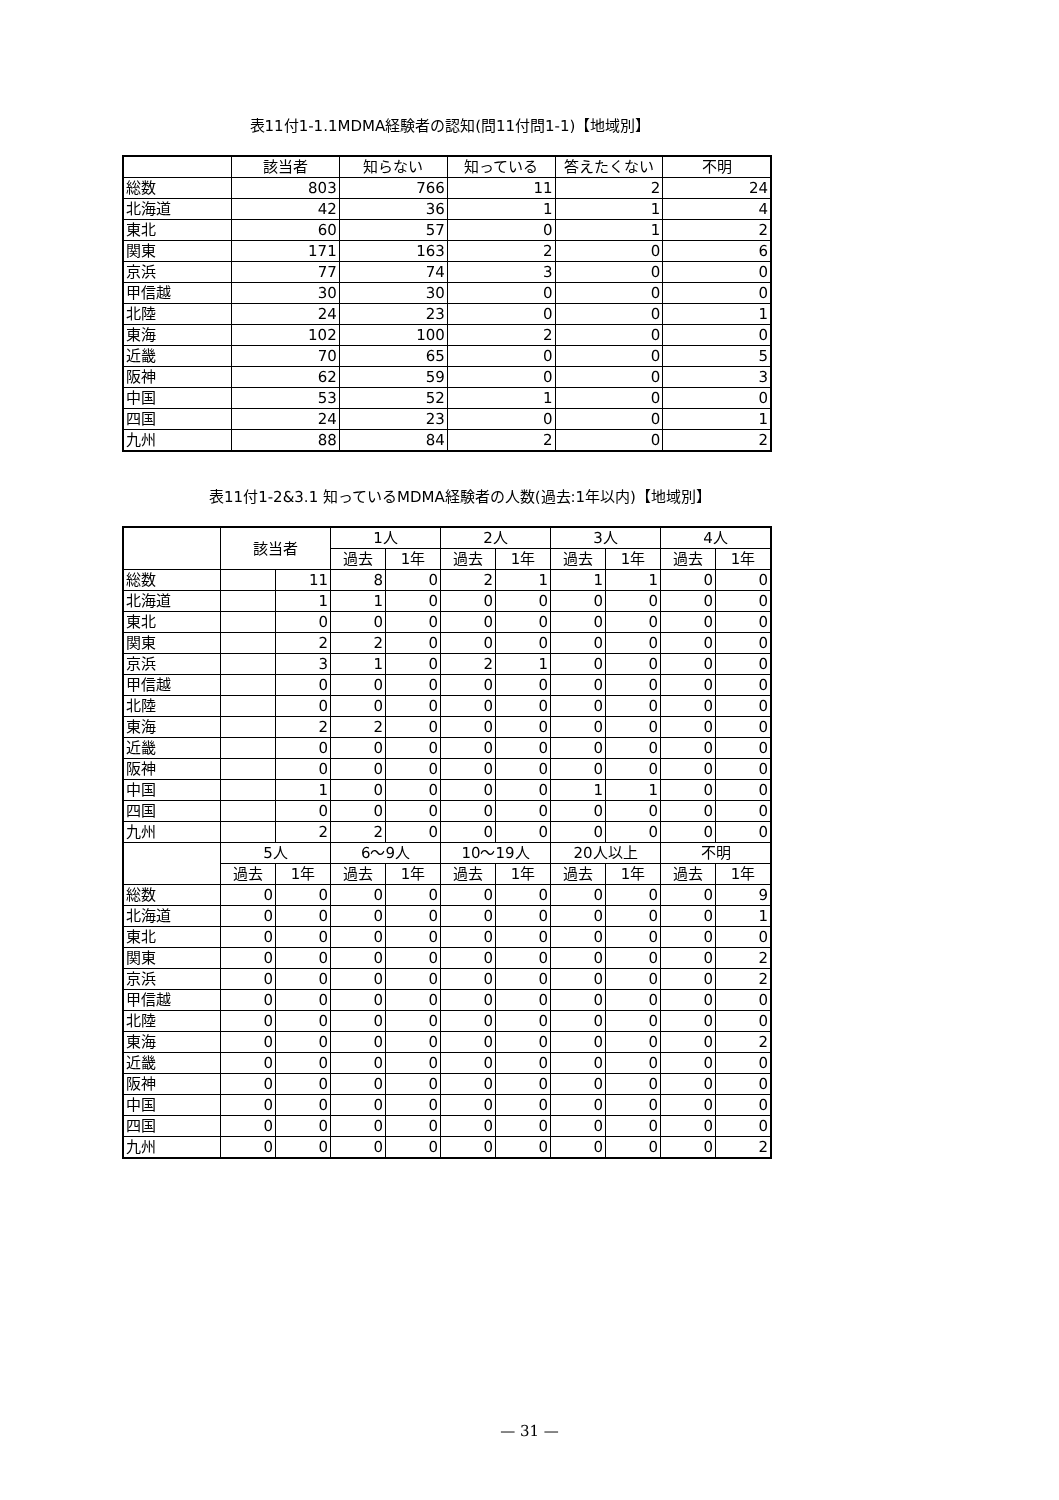表11付1-1.1MDMA経験者の認知(問11付問1-1)【地域別】
| | 該当者 | 知らない | 知っている | 答えたくない | 不明 |
| --- | --- | --- | --- | --- | --- |
| 総数 | 803 | 766 | 11 | 2 | 24 |
| 北海道 | 42 | 36 | 1 | 1 | 4 |
| 東北 | 60 | 57 | 0 | 1 | 2 |
| 関東 | 171 | 163 | 2 | 0 | 6 |
| 京浜 | 77 | 74 | 3 | 0 | 0 |
| 甲信越 | 30 | 30 | 0 | 0 | 0 |
| 北陸 | 24 | 23 | 0 | 0 | 1 |
| 東海 | 102 | 100 | 2 | 0 | 0 |
| 近畿 | 70 | 65 | 0 | 0 | 5 |
| 阪神 | 62 | 59 | 0 | 0 | 3 |
| 中国 | 53 | 52 | 1 | 0 | 0 |
| 四国 | 24 | 23 | 0 | 0 | 1 |
| 九州 | 88 | 84 | 2 | 0 | 2 |
表11付1-2&3.1 知っているMDMA経験者の人数(過去:1年以内)【地域別】
| | 該当者 | | 1人 | | 2人 | | 3人 | | 4人 | |
| --- | --- | --- | --- | --- | --- | --- | --- | --- | --- | --- |
| | | | 過去 | 1年 | 過去 | 1年 | 過去 | 1年 | 過去 | 1年 |
| 総数 | | 11 | 8 | 0 | 2 | 1 | 1 | 1 | 0 | 0 |
| 北海道 | | 1 | 1 | 0 | 0 | 0 | 0 | 0 | 0 | 0 |
| 東北 | | 0 | 0 | 0 | 0 | 0 | 0 | 0 | 0 | 0 |
| 関東 | | 2 | 2 | 0 | 0 | 0 | 0 | 0 | 0 | 0 |
| 京浜 | | 3 | 1 | 0 | 2 | 1 | 0 | 0 | 0 | 0 |
| 甲信越 | | 0 | 0 | 0 | 0 | 0 | 0 | 0 | 0 | 0 |
| 北陸 | | 0 | 0 | 0 | 0 | 0 | 0 | 0 | 0 | 0 |
| 東海 | | 2 | 2 | 0 | 0 | 0 | 0 | 0 | 0 | 0 |
| 近畿 | | 0 | 0 | 0 | 0 | 0 | 0 | 0 | 0 | 0 |
| 阪神 | | 0 | 0 | 0 | 0 | 0 | 0 | 0 | 0 | 0 |
| 中国 | | 1 | 0 | 0 | 0 | 0 | 1 | 1 | 0 | 0 |
| 四国 | | 0 | 0 | 0 | 0 | 0 | 0 | 0 | 0 | 0 |
| 九州 | | 2 | 2 | 0 | 0 | 0 | 0 | 0 | 0 | 0 |
| | 5人 | | 6～9人 | | 10～19人 | | 20人以上 | | 不明 | |
| | 過去 | 1年 | 過去 | 1年 | 過去 | 1年 | 過去 | 1年 | 過去 | 1年 |
| 総数 | 0 | 0 | 0 | 0 | 0 | 0 | 0 | 0 | 0 | 9 |
| 北海道 | 0 | 0 | 0 | 0 | 0 | 0 | 0 | 0 | 0 | 1 |
| 東北 | 0 | 0 | 0 | 0 | 0 | 0 | 0 | 0 | 0 | 0 |
| 関東 | 0 | 0 | 0 | 0 | 0 | 0 | 0 | 0 | 0 | 2 |
| 京浜 | 0 | 0 | 0 | 0 | 0 | 0 | 0 | 0 | 0 | 2 |
| 甲信越 | 0 | 0 | 0 | 0 | 0 | 0 | 0 | 0 | 0 | 0 |
| 北陸 | 0 | 0 | 0 | 0 | 0 | 0 | 0 | 0 | 0 | 0 |
| 東海 | 0 | 0 | 0 | 0 | 0 | 0 | 0 | 0 | 0 | 2 |
| 近畿 | 0 | 0 | 0 | 0 | 0 | 0 | 0 | 0 | 0 | 0 |
| 阪神 | 0 | 0 | 0 | 0 | 0 | 0 | 0 | 0 | 0 | 0 |
| 中国 | 0 | 0 | 0 | 0 | 0 | 0 | 0 | 0 | 0 | 0 |
| 四国 | 0 | 0 | 0 | 0 | 0 | 0 | 0 | 0 | 0 | 0 |
| 九州 | 0 | 0 | 0 | 0 | 0 | 0 | 0 | 0 | 0 | 2 |
— 31 —